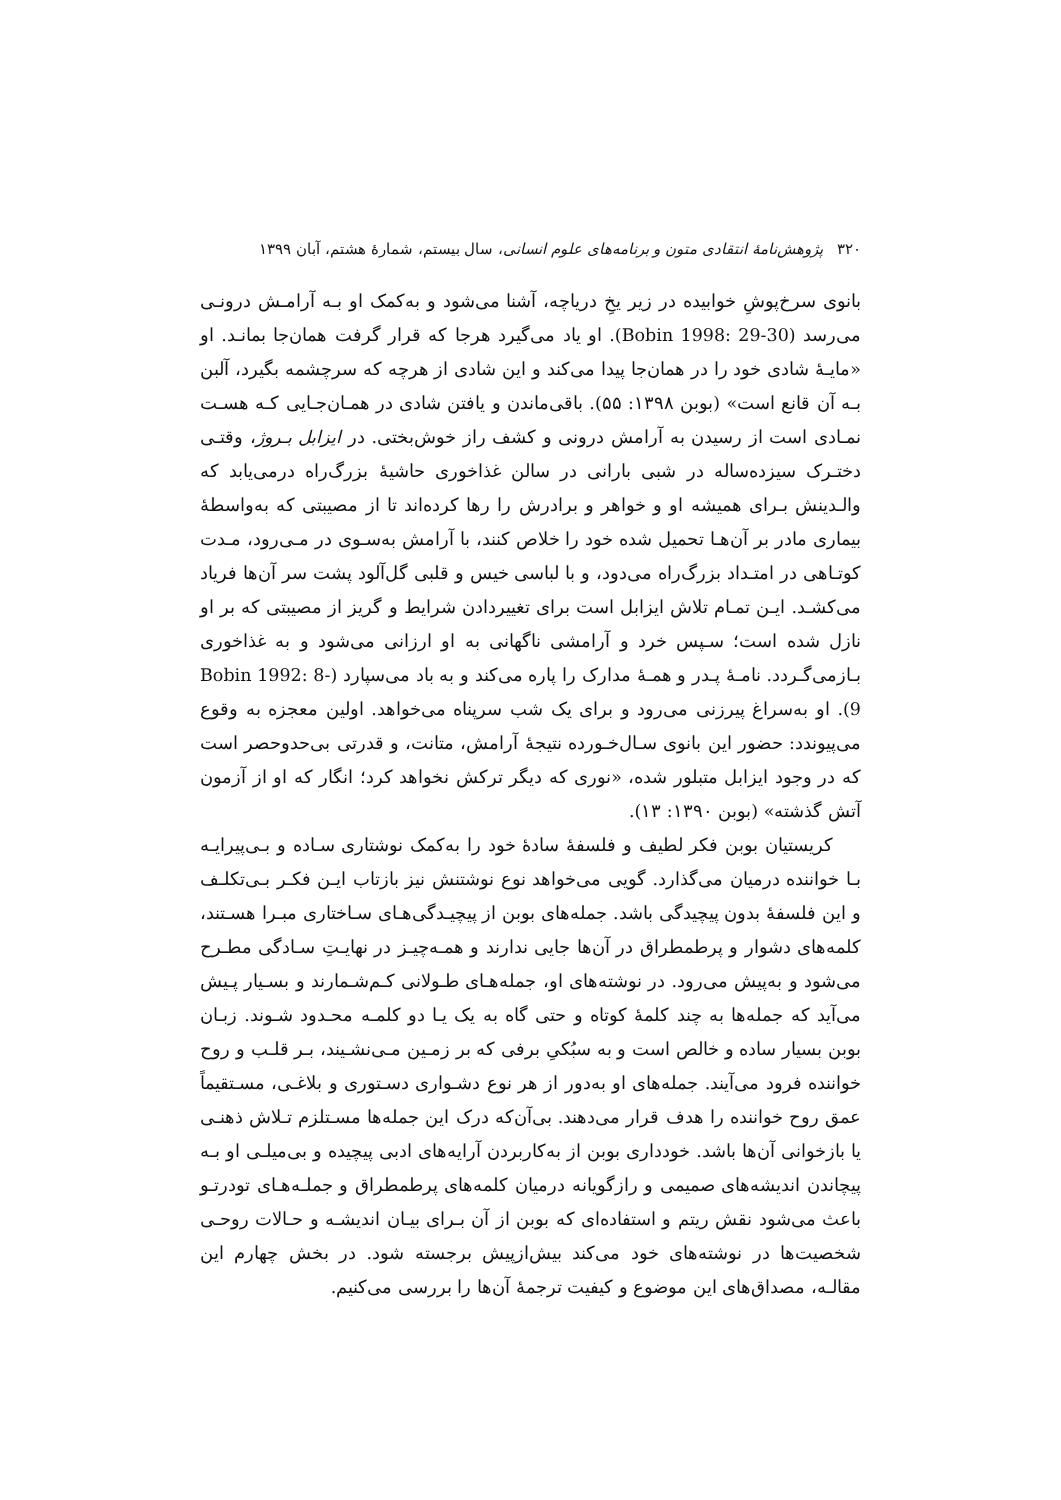۳۲۰ پژوهش‌نامهٔ انتقادی متون و برنامه‌های علوم انسانی، سال بیستم، شمارهٔ هشتم، آبان ۱۳۹۹
بانوی سرخ‌پوشِ خوابیده در زیر یخِ دریاچه، آشنا می‌شود و به‌کمک او بـه آرامـش درونـی می‌رسد (Bobin 1998: 29-30). او یاد می‌گیرد هرجا که قرار گرفت همان‌جا بمانـد. او «مایـهٔ شادی خود را در همان‌جا پیدا می‌کند و این شادی از هرچه که سرچشمه بگیرد، آلبن بـه آن قانع است» (بوبن ۱۳۹۸: ۵۵). باقی‌ماندن و یافتن شادی در همـان‌جـایی کـه هسـت نمـادی است از رسیدن به آرامش درونی و کشف راز خوش‌بختی. در ایزابل بـروژ، وقتـی دختـرک سیزده‌ساله در شبی بارانی در سالن غذاخوری حاشیهٔ بزرگ‌راه درمی‌یابد که والـدینش بـرای همیشه او و خواهر و برادرش را رها کرده‌اند تا از مصیبتی که به‌واسطهٔ بیماری مادر بر آن‌هـا تحمیل شده خود را خلاص کنند، با آرامش به‌سـوی در مـی‌رود، مـدت کوتـاهی در امتـداد بزرگ‌راه می‌دود، و با لباسی خیس و قلبی گل‌آلود پشت سر آن‌ها فریاد می‌کشـد. ایـن تمـام تلاش ایزابل است برای تغییردادن شرایط و گریز از مصیبتی که بر او نازل شده است؛ سـپس خرد و آرامشی ناگهانی به او ارزانی می‌شود و به غذاخوری بـازمی‌گـردد. نامـهٔ پـدر و همـهٔ مدارک را پاره می‌کند و به باد می‌سپارد (Bobin 1992: 8-9). او به‌سراغ پیرزنی می‌رود و برای یک شب سرپناه می‌خواهد. اولین معجزه به وقوع می‌پیوندد: حضور این بانوی سـال‌خـورده نتیجهٔ آرامش، متانت، و قدرتی بی‌حدوحصر است که در وجود ایزابل متبلور شده، «نوری که دیگر ترکش نخواهد کرد؛ انگار که او از آزمون آتش گذشته» (بوبن ۱۳۹۰: ۱۳).
کریستیان بوبن فکر لطیف و فلسفهٔ سادهٔ خود را به‌کمک نوشتاری سـاده و بـی‌پیرایـه بـا خواننده درمیان می‌گذارد. گویی می‌خواهد نوع نوشتنش نیز بازتاب ایـن فکـر بـی‌تکلـف و این فلسفهٔ بدون پیچیدگی باشد. جمله‌های بوبن از پیچیـدگی‌هـای سـاختاری مبـرا هسـتند، کلمه‌های دشوار و پرطمطراق در آن‌ها جایی ندارند و همـه‌چیـز در نهایـتِ سـادگی مطـرح می‌شود و به‌پیش می‌رود. در نوشته‌های او، جمله‌هـای طـولانی کـم‌شـمارند و بسـیار پـیش می‌آید که جمله‌ها به چند کلمهٔ کوتاه و حتی گاه به یک یـا دو کلمـه محـدود شـوند. زبـان بوبن بسیار ساده و خالص است و به سبُکیِ برفی که بر زمـین مـی‌نشـیند، بـر قلـب و روح خواننده فرود می‌آیند. جمله‌های او به‌دور از هر نوع دشـواری دسـتوری و بلاغـی، مسـتقیماً عمق روح خواننده را هدف قرار می‌دهند. بی‌آن‌که درک این جمله‌ها مسـتلزم تـلاش ذهنـی یا بازخوانی آن‌ها باشد. خودداری بوبن از به‌کاربردن آرایه‌های ادبی پیچیده و بی‌میلـی او بـه پیچاندن اندیشه‌های صمیمی و رازگویانه درمیان کلمه‌های پرطمطراق و جملـه‌هـای تودرتـو باعث می‌شود نقش ریتم و استفاده‌ای که بوبن از آن بـرای بیـان اندیشـه و حـالات روحـی شخصیت‌ها در نوشته‌های خود می‌کند بیش‌ازپیش برجسته شود. در بخش چهارم این مقالـه، مصداق‌های این موضوع و کیفیت ترجمهٔ آن‌ها را بررسی می‌کنیم.